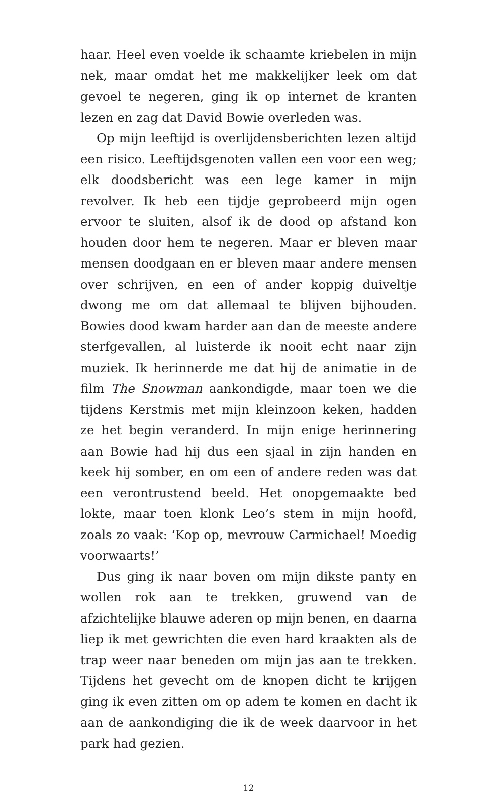haar. Heel even voelde ik schaamte kriebelen in mijn nek, maar omdat het me makkelijker leek om dat gevoel te negeren, ging ik op internet de kranten lezen en zag dat David Bowie overleden was.
Op mijn leeftijd is overlijdensberichten lezen altijd een risico. Leeftijdsgenoten vallen een voor een weg; elk doodsbericht was een lege kamer in mijn revolver. Ik heb een tijdje geprobeerd mijn ogen ervoor te sluiten, alsof ik de dood op afstand kon houden door hem te negeren. Maar er bleven maar mensen doodgaan en er bleven maar andere mensen over schrijven, en een of ander koppig duiveltje dwong me om dat allemaal te blijven bijhouden. Bowies dood kwam harder aan dan de meeste andere sterfgevallen, al luisterde ik nooit echt naar zijn muziek. Ik herinnerde me dat hij de animatie in de film The Snowman aankondigde, maar toen we die tijdens Kerstmis met mijn kleinzoon keken, hadden ze het begin veranderd. In mijn enige herinnering aan Bowie had hij dus een sjaal in zijn handen en keek hij somber, en om een of andere reden was dat een verontrustend beeld. Het onopgemaakte bed lokte, maar toen klonk Leo’s stem in mijn hoofd, zoals zo vaak: ‘Kop op, mevrouw Carmichael! Moedig voorwaarts!’
Dus ging ik naar boven om mijn dikste panty en wollen rok aan te trekken, gruwend van de afzichtelijke blauwe aderen op mijn benen, en daarna liep ik met gewrichten die even hard kraakten als de trap weer naar beneden om mijn jas aan te trekken. Tijdens het gevecht om de knopen dicht te krijgen ging ik even zitten om op adem te komen en dacht ik aan de aankondiging die ik de week daarvoor in het park had gezien.
12